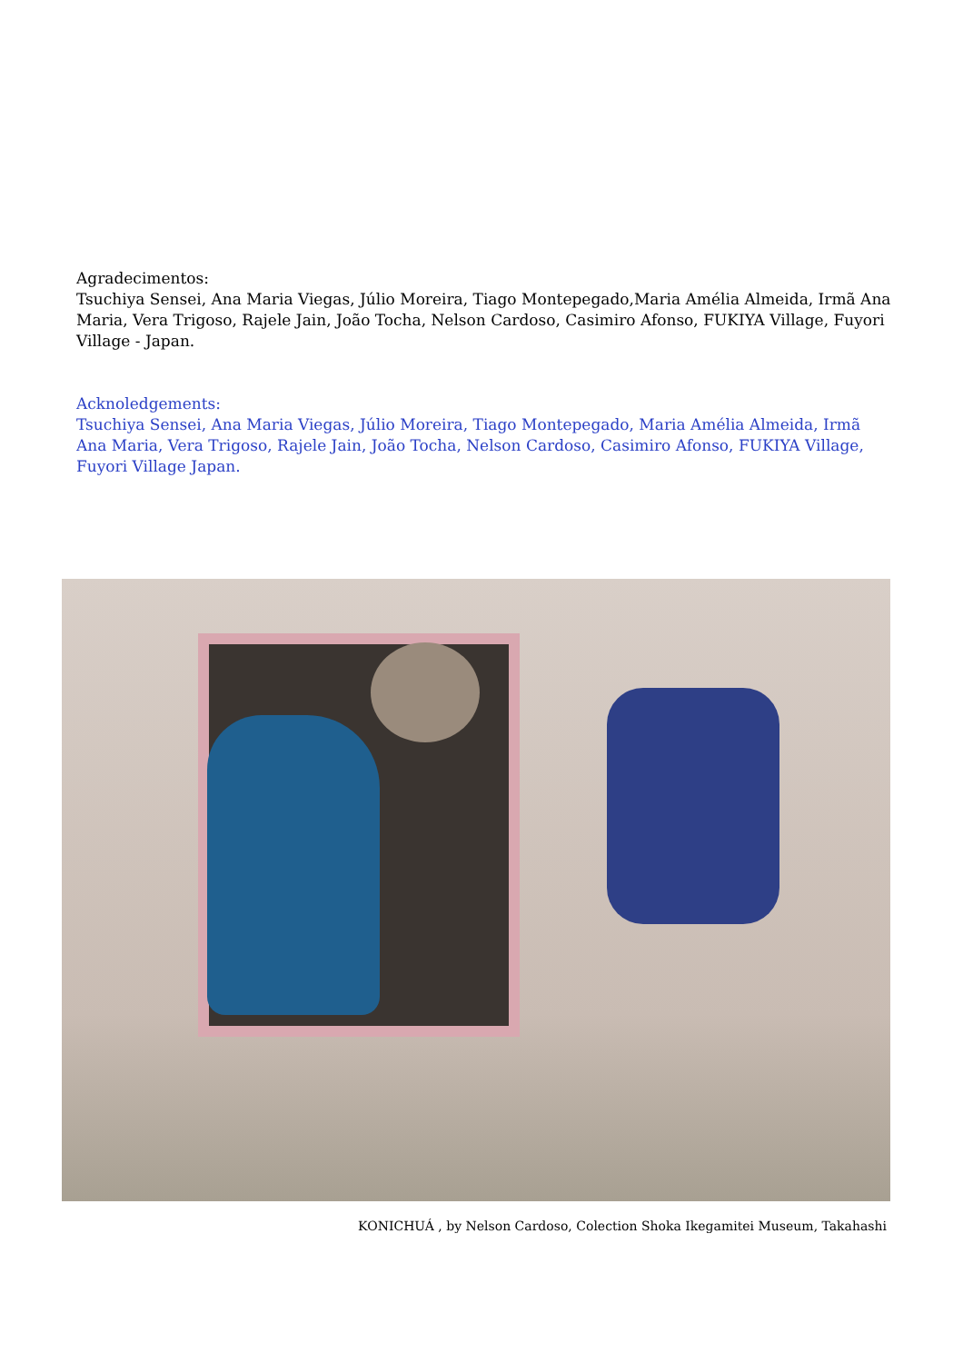Agradecimentos:
Tsuchiya Sensei, Ana Maria Viegas, Júlio Moreira, Tiago Montepegado,Maria Amélia Almeida, Irmã Ana Maria, Vera Trigoso, Rajele Jain, João Tocha, Nelson Cardoso, Casimiro Afonso, FUKIYA Village, Fuyori Village - Japan.
Acknoledgements:
Tsuchiya Sensei, Ana Maria Viegas, Júlio Moreira, Tiago Montepegado, Maria Amélia Almeida, Irmã Ana Maria, Vera Trigoso, Rajele Jain, João Tocha, Nelson Cardoso, Casimiro Afonso, FUKIYA Village, Fuyori Village Japan.
KONICHUÁ , by Nelson Cardoso, Colection Shoka Ikegamitei Museum, Takahashi